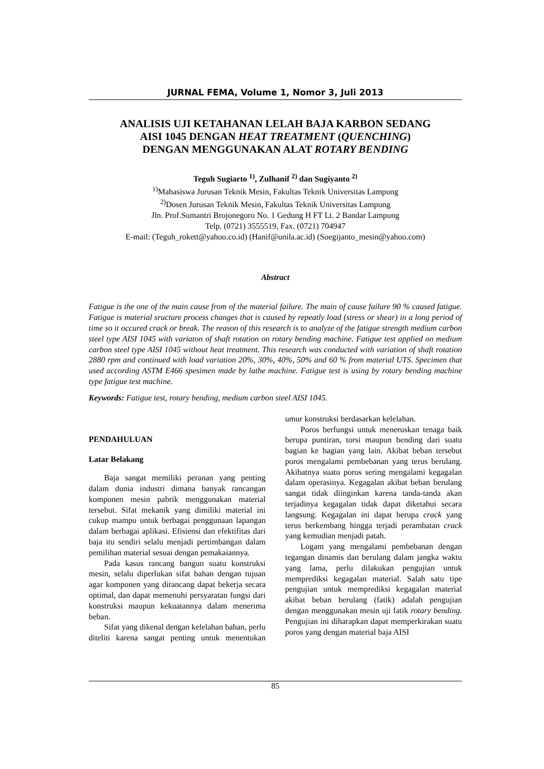JURNAL FEMA, Volume 1, Nomor 3, Juli 2013
ANALISIS UJI KETAHANAN LELAH BAJA KARBON SEDANG
AISI 1045 DENGAN HEAT TREATMENT (QUENCHING)
DENGAN MENGGUNAKAN ALAT ROTARY BENDING
Teguh Sugiarto <sup>1)</sup>, Zulhanif <sup>2)</sup> dan Sugiyanto <sup>2)</sup>
<sup>1)</sup> Mahasiswa Jurusan Teknik Mesin, Fakultas Teknik Universitas Lampung
<sup>2)</sup> Dosen Jurusan Teknik Mesin, Fakultas Teknik Universitas Lampung
Jln. Prof.Sumantri Brojonegoro No. 1 Gedung H FT Lt. 2 Bandar Lampung
Telp. (0721) 3555519, Fax. (0721) 704947
E-mail: (Teguh_rokett@yahoo.co.id) (Hanif@unila.ac.id) (Soegijanto_mesin@yahoo.com)
Abstract
Fatigue is the one of the main cause from of the material failure. The main of cause failure 90 % caused fatigue. Fatigue is material sructure process changes that is caused by repeatly load (stress or shear) in a long period of time so it occured crack or break. The reason of this research is to analyze of the fatigue strength medium carbon steel type AISI 1045 with variaton of shaft rotation on rotary bending machine. Fatigue test applied on medium carbon steel type AISI 1045 without heat treatment. This research was conducted with variation of shaft rotation 2880 rpm and continued with load variation 20%, 30%, 40%, 50% and 60 % from material UTS. Specimen that used according ASTM E466 spesimen made by lathe machine. Fatigue test is using by rotary bending machine type fatigue test machine.
Keywords: Fatigue test, rotary bending, medium carbon steel AISI 1045.
PENDAHULUAN
Latar Belakang
Baja sangat memiliki peranan yang penting dalam dunia industri dimana banyak rancangan komponen mesin pabrik menggunakan material tersebut. Sifat mekanik yang dimiliki material ini cukup mampu untuk berbagai penggunaan lapangan dalam berbagai aplikasi. Efisiensi dan efektifitas dari baja itu sendiri selalu menjadi pertimbangan dalam pemilihan material sesuai dengan pemakaiannya.
Pada kasus rancang bangun suatu konstruksi mesin, selalu diperlukan sifat bahan dengan tujuan agar komponen yang dirancang dapat bekerja secara optimal, dan dapat memenuhi persyaratan fungsi dari konstruksi maupun kekuatannya dalam menerima beban.
Sifat yang dikenal dengan kelelahan bahan, perlu diteliti karena sangat penting untuk menentukan umur konstruksi berdasarkan kelelahan.
Poros berfungsi untuk meneruskan tenaga baik berupa puntiran, torsi maupun bending dari suatu bagian ke bagian yang lain. Akibat beban tersebut poros mengalami pembebanan yang terus berulang. Akibatnya suatu poros sering mengalami kegagalan dalam operasinya. Kegagalan akibat beban berulang sangat tidak diinginkan karena tanda-tanda akan terjadinya kegagalan tidak dapat diketahui secara langsung. Kegagalan ini dapat berupa crack yang terus berkembang hingga terjadi perambatan crack yang kemudian menjadi patah.
Logam yang mengalami pembebanan dengan tegangan dinamis dan berulang dalam jangka waktu yang lama, perlu dilakukan pengujian untuk memprediksi kegagalan material. Salah satu tipe pengujian untuk memprediksi kegagalan material akibat beban berulang (fatik) adalah pengujian dengan menggunakan mesin uji fatik rotary bending. Pengujian ini diharapkan dapat memperkirakan suatu poros yang dengan material baja AISI
85